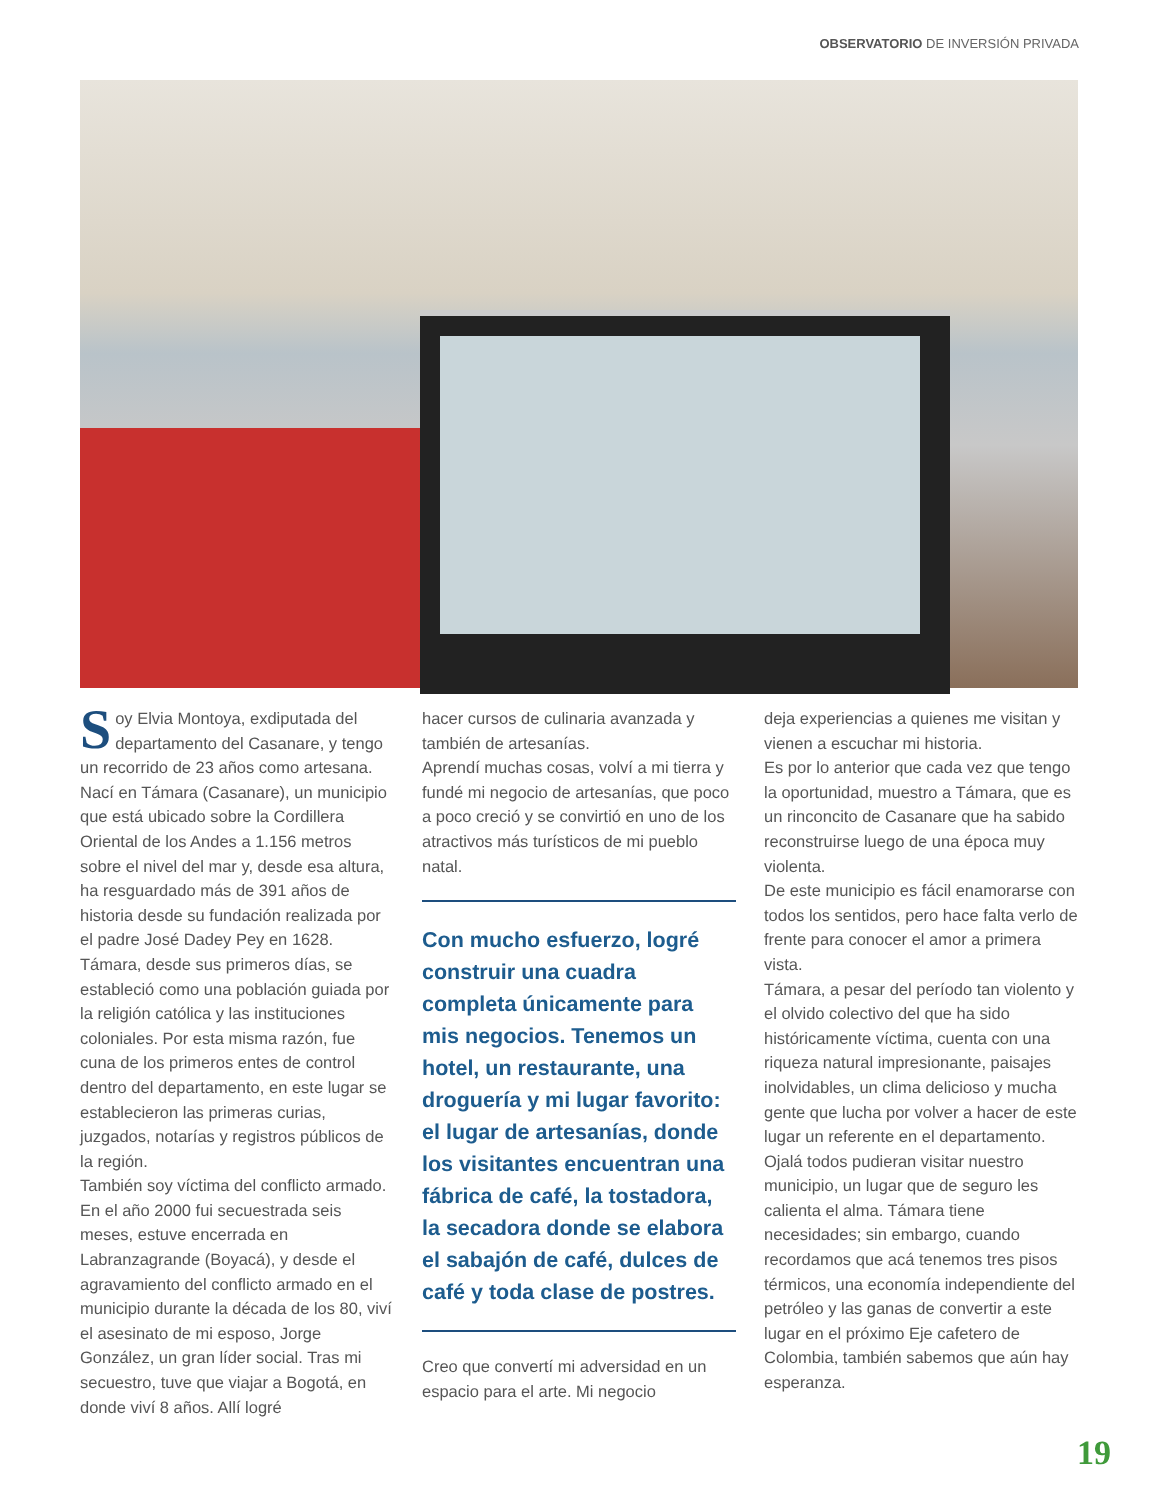OBSERVATORIO DE INVERSIÓN PRIVADA
Soy Elvia Montoya, exdiputada del departamento del Casanare, y tengo un recorrido de 23 años como artesana. Nací en Támara (Casanare), un municipio que está ubicado sobre la Cordillera Oriental de los Andes a 1.156 metros sobre el nivel del mar y, desde esa altura, ha resguardado más de 391 años de historia desde su fundación realizada por el padre José Dadey Pey en 1628. Támara, desde sus primeros días, se estableció como una población guiada por la religión católica y las instituciones coloniales. Por esta misma razón, fue cuna de los primeros entes de control dentro del departamento, en este lugar se establecieron las primeras curias, juzgados, notarías y registros públicos de la región.
También soy víctima del conflicto armado. En el año 2000 fui secuestrada seis meses, estuve encerrada en Labranzagrande (Boyacá), y desde el agravamiento del conflicto armado en el municipio durante la década de los 80, viví el asesinato de mi esposo, Jorge González, un gran líder social. Tras mi secuestro, tuve que viajar a Bogotá, en donde viví 8 años. Allí logré
hacer cursos de culinaria avanzada y también de artesanías.
Aprendí muchas cosas, volví a mi tierra y fundé mi negocio de artesanías, que poco a poco creció y se convirtió en uno de los atractivos más turísticos de mi pueblo natal.
Con mucho esfuerzo, logré construir una cuadra completa únicamente para mis negocios. Tenemos un hotel, un restaurante, una droguería y mi lugar favorito: el lugar de artesanías, donde los visitantes encuentran una fábrica de café, la tostadora, la secadora donde se elabora el sabajón de café, dulces de café y toda clase de postres.
Creo que convertí mi adversidad en un espacio para el arte. Mi negocio
deja experiencias a quienes me visitan y vienen a escuchar mi historia.
Es por lo anterior que cada vez que tengo la oportunidad, muestro a Támara, que es un rinconcito de Casanare que ha sabido reconstruirse luego de una época muy violenta.
De este municipio es fácil enamorarse con todos los sentidos, pero hace falta verlo de frente para conocer el amor a primera vista.
Támara, a pesar del período tan violento y el olvido colectivo del que ha sido históricamente víctima, cuenta con una riqueza natural impresionante, paisajes inolvidables, un clima delicioso y mucha gente que lucha por volver a hacer de este lugar un referente en el departamento.
Ojalá todos pudieran visitar nuestro municipio, un lugar que de seguro les calienta el alma. Támara tiene necesidades; sin embargo, cuando recordamos que acá tenemos tres pisos térmicos, una economía independiente del petróleo y las ganas de convertir a este lugar en el próximo Eje cafetero de Colombia, también sabemos que aún hay esperanza.
19